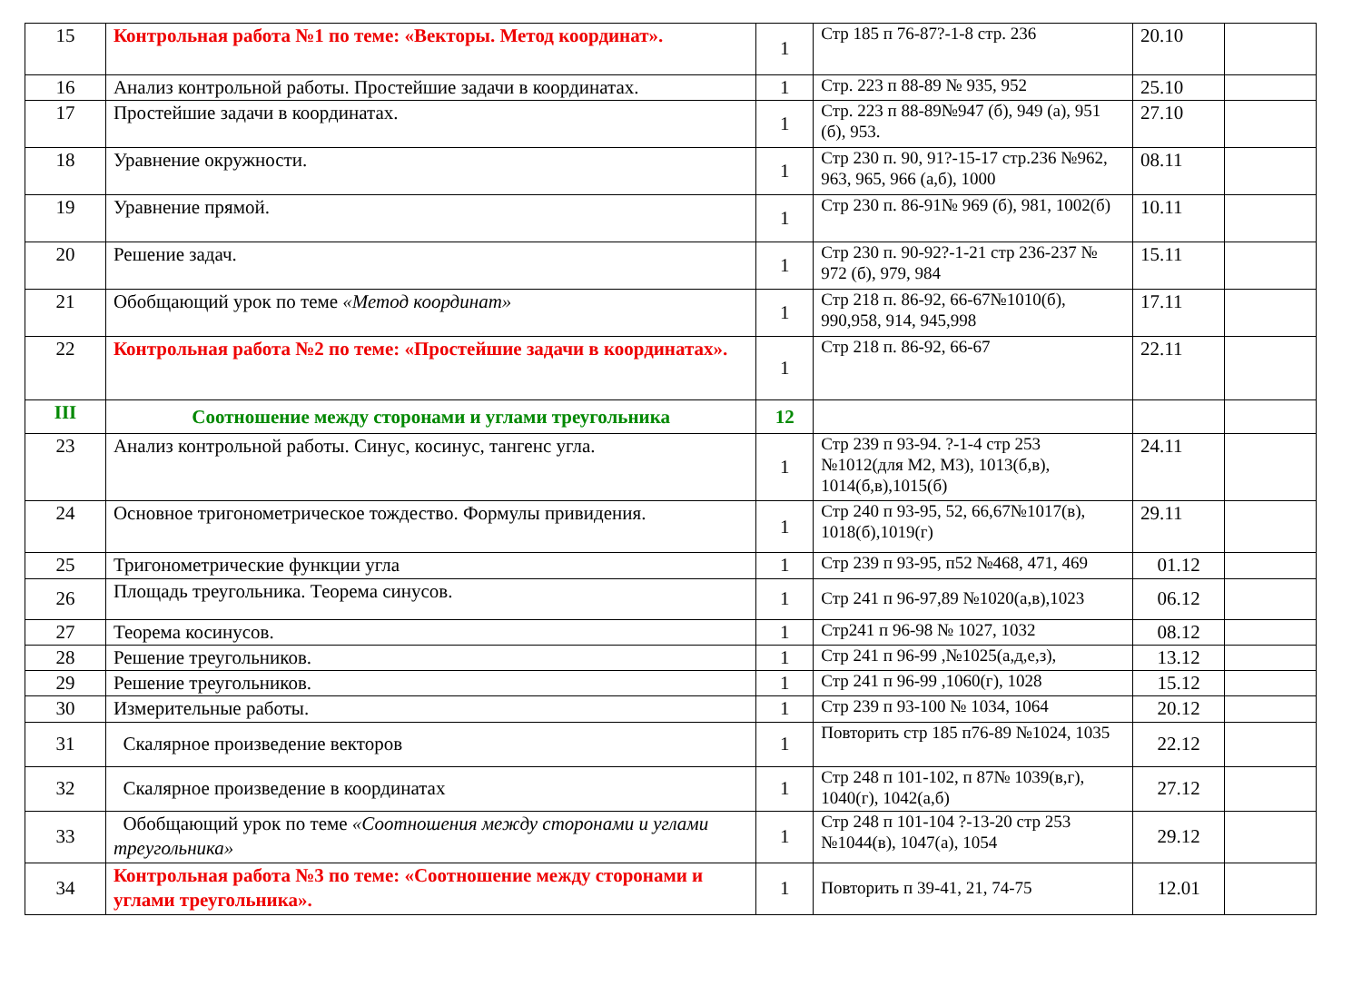| 15 | Контрольная работа №1 по теме: «Векторы. Метод координат». | 1 | Стр 185 п 76-87?-1-8 стр. 236 | 20.10 | |
| 16 | Анализ контрольной работы. Простейшие задачи в координатах. | 1 | Стр. 223 п 88-89 № 935, 952 | 25.10 | |
| 17 | Простейшие задачи в координатах. | 1 | Стр. 223 п 88-89№947 (б), 949 (а), 951 (б), 953. | 27.10 | |
| 18 | Уравнение окружности. | 1 | Стр 230 п. 90, 91?-15-17 стр.236 №962, 963, 965, 966 (а,б), 1000 | 08.11 | |
| 19 | Уравнение прямой. | 1 | Стр 230 п. 86-91№ 969 (б), 981, 1002(б) | 10.11 | |
| 20 | Решение задач. | 1 | Стр 230 п. 90-92?-1-21 стр 236-237 № 972 (б), 979, 984 | 15.11 | |
| 21 | Обобщающий урок по теме «Метод координат» | 1 | Стр 218 п. 86-92, 66-67№1010(б), 990,958, 914, 945,998 | 17.11 | |
| 22 | Контрольная работа №2 по теме: «Простейшие задачи в координатах». | 1 | Стр 218 п. 86-92, 66-67 | 22.11 | |
| III | Соотношение между сторонами и углами треугольника | 12 | | | |
| 23 | Анализ контрольной работы. Синус, косинус, тангенс угла. | 1 | Стр 239 п 93-94. ?-1-4 стр 253 №1012(для М2, М3), 1013(б,в), 1014(б,в),1015(б) | 24.11 | |
| 24 | Основное тригонометрическое тождество. Формулы привидения. | 1 | Стр 240 п 93-95, 52, 66,67№1017(в), 1018(б),1019(г) | 29.11 | |
| 25 | Тригонометрические функции угла | 1 | Стр 239 п 93-95, п52 №468, 471, 469 | 01.12 | |
| 26 | Площадь треугольника. Теорема синусов. | 1 | Стр 241 п 96-97,89 №1020(а,в),1023 | 06.12 | |
| 27 | Теорема косинусов. | 1 | Стр241 п 96-98 № 1027, 1032 | 08.12 | |
| 28 | Решение треугольников. | 1 | Стр 241 п 96-99 ,№1025(а,д,е,з), | 13.12 | |
| 29 | Решение треугольников. | 1 | Стр 241 п 96-99 ,1060(г), 1028 | 15.12 | |
| 30 | Измерительные работы. | 1 | Стр 239 п 93-100 № 1034, 1064 | 20.12 | |
| 31 | Скалярное произведение векторов | 1 | Повторить стр 185 п76-89 №1024, 1035 | 22.12 | |
| 32 | Скалярное произведение в координатах | 1 | Стр 248 п 101-102, п 87№ 1039(в,г), 1040(г), 1042(а,б) | 27.12 | |
| 33 | Обобщающий урок по теме «Соотношения между сторонами и углами треугольника» | 1 | Стр 248 п 101-104 ?-13-20 стр 253 №1044(в), 1047(а), 1054 | 29.12 | |
| 34 | Контрольная работа №3 по теме: «Соотношение между сторонами и углами треугольника». | 1 | Повторить п 39-41, 21, 74-75 | 12.01 | |